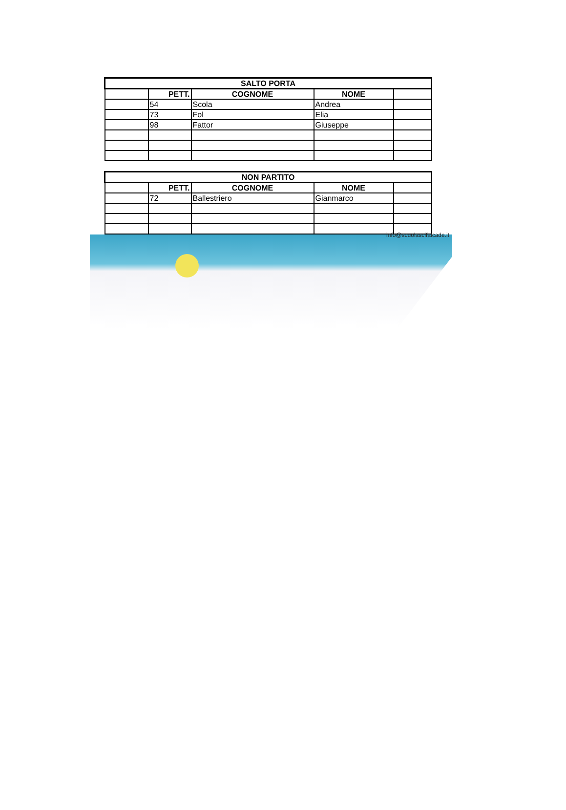| SALTO PORTA | | | | |
| --- | --- | --- | --- | --- |
| | PETT. | COGNOME | NOME | |
| | 54 | Scola | Andrea | |
| | 73 | Fol | Elia | |
| | 98 | Fattor | Giuseppe | |
| NON PARTITO | | | | |
| --- | --- | --- | --- | --- |
| | PETT. | COGNOME | NOME | |
| | 72 | Ballestriero | Gianmarco | |
info@scuolascifalcade.it